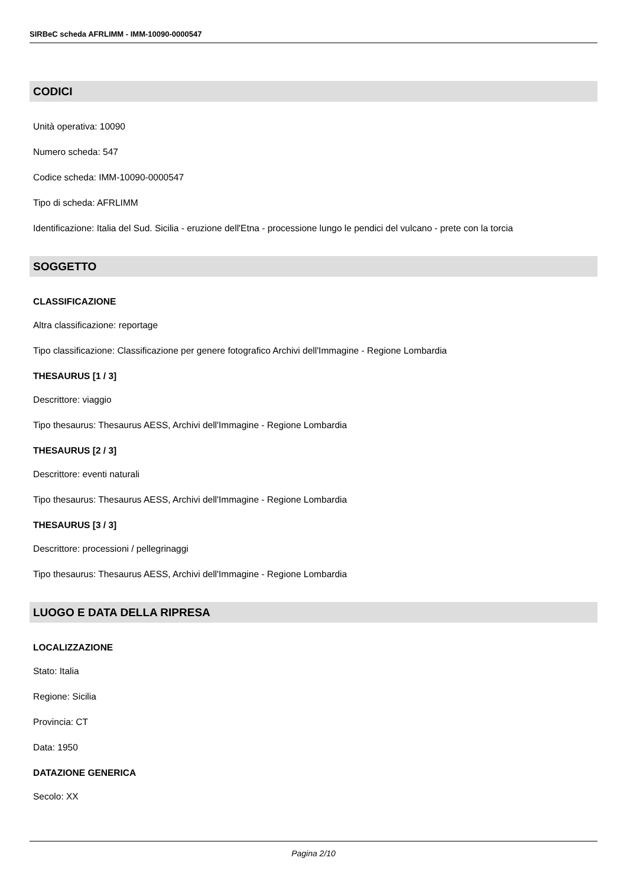SIRBeC scheda AFRLIMM - IMM-10090-0000547
CODICI
Unità operativa: 10090
Numero scheda: 547
Codice scheda: IMM-10090-0000547
Tipo di scheda: AFRLIMM
Identificazione: Italia del Sud. Sicilia - eruzione dell'Etna - processione lungo le pendici del vulcano - prete con la torcia
SOGGETTO
CLASSIFICAZIONE
Altra classificazione: reportage
Tipo classificazione: Classificazione per genere fotografico Archivi dell'Immagine - Regione Lombardia
THESAURUS [1 / 3]
Descrittore: viaggio
Tipo thesaurus: Thesaurus AESS, Archivi dell'Immagine - Regione Lombardia
THESAURUS [2 / 3]
Descrittore: eventi naturali
Tipo thesaurus: Thesaurus AESS, Archivi dell'Immagine - Regione Lombardia
THESAURUS [3 / 3]
Descrittore: processioni / pellegrinaggi
Tipo thesaurus: Thesaurus AESS, Archivi dell'Immagine - Regione Lombardia
LUOGO E DATA DELLA RIPRESA
LOCALIZZAZIONE
Stato: Italia
Regione: Sicilia
Provincia: CT
Data: 1950
DATAZIONE GENERICA
Secolo: XX
Pagina 2/10